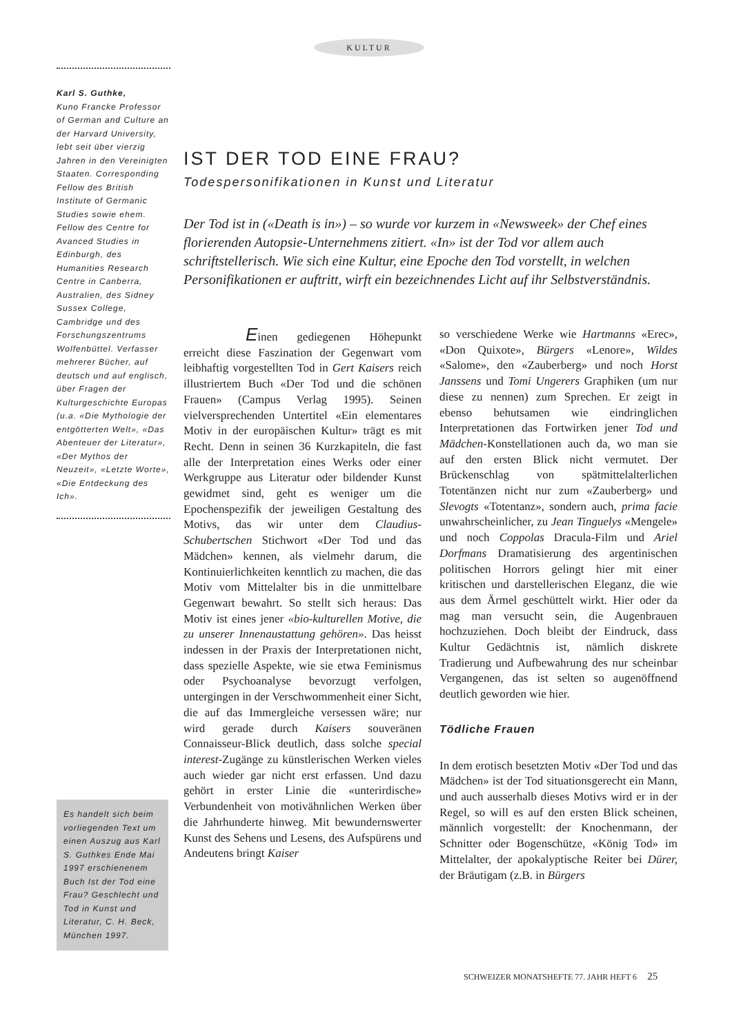KULTUR
Karl S. Guthke,
Kuno Francke Professor of German and Culture an der Harvard University, lebt seit über vierzig Jahren in den Vereinigten Staaten. Corresponding Fellow des British Institute of Germanic Studies sowie ehem. Fellow des Centre for Avanced Studies in Edinburgh, des Humanities Research Centre in Canberra, Australien, des Sidney Sussex College, Cambridge und des Forschungszentrums Wolfenbüttel. Verfasser mehrerer Bücher, auf deutsch und auf englisch, über Fragen der Kulturgeschichte Europas (u.a. «Die Mythologie der entgötterten Welt», «Das Abenteuer der Literatur», «Der Mythos der Neuzeit», «Letzte Worte», «Die Entdeckung des Ich».
Es handelt sich beim vorliegenden Text um einen Auszug aus Karl S. Guthkes Ende Mai 1997 erschienenem Buch Ist der Tod eine Frau? Geschlecht und Tod in Kunst und Literatur, C. H. Beck, München 1997.
IST DER TOD EINE FRAU?
Todespersonifikationen in Kunst und Literatur
Der Tod ist in («Death is in») – so wurde vor kurzem in «Newsweek» der Chef eines florierenden Autopsie-Unternehmens zitiert. «In» ist der Tod vor allem auch schriftstellerisch. Wie sich eine Kultur, eine Epoche den Tod vorstellt, in welchen Personifikationen er auftritt, wirft ein bezeichnendes Licht auf ihr Selbstverständnis.
Einen gediegenen Höhepunkt erreicht diese Faszination der Gegenwart vom leibhaftig vorgestellten Tod in Gert Kaisers reich illustriertem Buch «Der Tod und die schönen Frauen» (Campus Verlag 1995). Seinen vielversprechenden Untertitel «Ein elementares Motiv in der europäischen Kultur» trägt es mit Recht. Denn in seinen 36 Kurzkapiteln, die fast alle der Interpretation eines Werks oder einer Werkgruppe aus Literatur oder bildender Kunst gewidmet sind, geht es weniger um die Epochenspezifik der jeweiligen Gestaltung des Motivs, das wir unter dem Claudius-Schubertschen Stichwort «Der Tod und das Mädchen» kennen, als vielmehr darum, die Kontinuierlichkeiten kenntlich zu machen, die das Motiv vom Mittelalter bis in die unmittelbare Gegenwart bewahrt. So stellt sich heraus: Das Motiv ist eines jener «bio-kulturellen Motive, die zu unserer Innenaustattung gehören». Das heisst indessen in der Praxis der Interpretationen nicht, dass spezielle Aspekte, wie sie etwa Feminismus oder Psychoanalyse bevorzugt verfolgen, untergingen in der Verschwommenheit einer Sicht, die auf das Immergleiche versessen wäre; nur wird gerade durch Kaisers souveränen Connaisseur-Blick deutlich, dass solche special interest-Zugänge zu künstlerischen Werken vieles auch wieder gar nicht erst erfassen. Und dazu gehört in erster Linie die «unterirdische» Verbundenheit von motivähnlichen Werken über die Jahrhunderte hinweg. Mit bewundernswerter Kunst des Sehens und Lesens, des Aufspürens und Andeutens bringt Kaiser
so verschiedene Werke wie Hartmanns «Erec», «Don Quixote», Bürgers «Lenore», Wildes «Salome», den «Zauberberg» und noch Horst Janssens und Tomi Ungerers Graphiken (um nur diese zu nennen) zum Sprechen. Er zeigt in ebenso behutsamen wie eindringlichen Interpretationen das Fortwirken jener Tod und Mädchen-Konstellationen auch da, wo man sie auf den ersten Blick nicht vermutet. Der Brückenschlag von spätmittelalterlichen Totentänzen nicht nur zum «Zauberberg» und Slevogts «Totentanz», sondern auch, prima facie unwahrscheinlicher, zu Jean Tinguelys «Mengele» und noch Coppolas Dracula-Film und Ariel Dorfmans Dramatisierung des argentinischen politischen Horrors gelingt hier mit einer kritischen und darstellerischen Eleganz, die wie aus dem Ärmel geschüttelt wirkt. Hier oder da mag man versucht sein, die Augenbrauen hochzuziehen. Doch bleibt der Eindruck, dass Kultur Gedächtnis ist, nämlich diskrete Tradierung und Aufbewahrung des nur scheinbar Vergangenen, das ist selten so augenöffnend deutlich geworden wie hier.
Tödliche Frauen
In dem erotisch besetzten Motiv «Der Tod und das Mädchen» ist der Tod situationsgerecht ein Mann, und auch ausserhalb dieses Motivs wird er in der Regel, so will es auf den ersten Blick scheinen, männlich vorgestellt: der Knochenmann, der Schnitter oder Bogenschütze, «König Tod» im Mittelalter, der apokalyptische Reiter bei Dürer, der Bräutigam (z.B. in Bürgers
SCHWEIZER MONATSHEFTE 77. JAHR HEFT 6 25